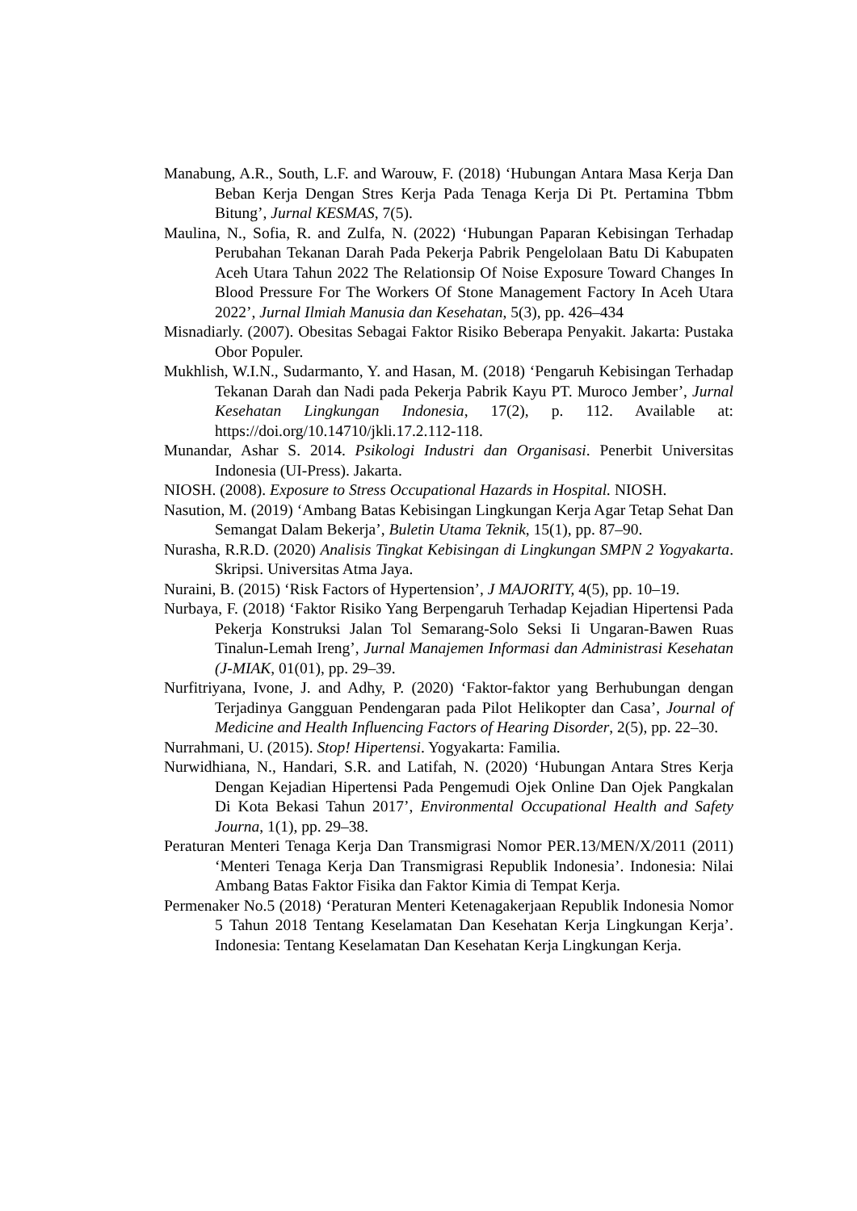Manabung, A.R., South, L.F. and Warouw, F. (2018) ‘Hubungan Antara Masa Kerja Dan Beban Kerja Dengan Stres Kerja Pada Tenaga Kerja Di Pt. Pertamina Tbbm Bitung’, Jurnal KESMAS, 7(5).
Maulina, N., Sofia, R. and Zulfa, N. (2022) ‘Hubungan Paparan Kebisingan Terhadap Perubahan Tekanan Darah Pada Pekerja Pabrik Pengelolaan Batu Di Kabupaten Aceh Utara Tahun 2022 The Relationsip Of Noise Exposure Toward Changes In Blood Pressure For The Workers Of Stone Management Factory In Aceh Utara 2022’, Jurnal Ilmiah Manusia dan Kesehatan, 5(3), pp. 426–434
Misnadiarly. (2007). Obesitas Sebagai Faktor Risiko Beberapa Penyakit. Jakarta: Pustaka Obor Populer.
Mukhlish, W.I.N., Sudarmanto, Y. and Hasan, M. (2018) ‘Pengaruh Kebisingan Terhadap Tekanan Darah dan Nadi pada Pekerja Pabrik Kayu PT. Muroco Jember’, Jurnal Kesehatan Lingkungan Indonesia, 17(2), p. 112. Available at: https://doi.org/10.14710/jkli.17.2.112-118.
Munandar, Ashar S. 2014. Psikologi Industri dan Organisasi. Penerbit Universitas Indonesia (UI-Press). Jakarta.
NIOSH. (2008). Exposure to Stress Occupational Hazards in Hospital. NIOSH.
Nasution, M. (2019) ‘Ambang Batas Kebisingan Lingkungan Kerja Agar Tetap Sehat Dan Semangat Dalam Bekerja’, Buletin Utama Teknik, 15(1), pp. 87–90.
Nurasha, R.R.D. (2020) Analisis Tingkat Kebisingan di Lingkungan SMPN 2 Yogyakarta. Skripsi. Universitas Atma Jaya.
Nuraini, B. (2015) ‘Risk Factors of Hypertension’, J MAJORITY, 4(5), pp. 10–19.
Nurbaya, F. (2018) ‘Faktor Risiko Yang Berpengaruh Terhadap Kejadian Hipertensi Pada Pekerja Konstruksi Jalan Tol Semarang-Solo Seksi Ii Ungaran-Bawen Ruas Tinalun-Lemah Ireng’, Jurnal Manajemen Informasi dan Administrasi Kesehatan (J-MIAK, 01(01), pp. 29–39.
Nurfitriyana, Ivone, J. and Adhy, P. (2020) ‘Faktor-faktor yang Berhubungan dengan Terjadinya Gangguan Pendengaran pada Pilot Helikopter dan Casa’, Journal of Medicine and Health Influencing Factors of Hearing Disorder, 2(5), pp. 22–30.
Nurrahmani, U. (2015). Stop! Hipertensi. Yogyakarta: Familia.
Nurwidhiana, N., Handari, S.R. and Latifah, N. (2020) ‘Hubungan Antara Stres Kerja Dengan Kejadian Hipertensi Pada Pengemudi Ojek Online Dan Ojek Pangkalan Di Kota Bekasi Tahun 2017’, Environmental Occupational Health and Safety Journa, 1(1), pp. 29–38.
Peraturan Menteri Tenaga Kerja Dan Transmigrasi Nomor PER.13/MEN/X/2011 (2011) ‘Menteri Tenaga Kerja Dan Transmigrasi Republik Indonesia’. Indonesia: Nilai Ambang Batas Faktor Fisika dan Faktor Kimia di Tempat Kerja.
Permenaker No.5 (2018) ‘Peraturan Menteri Ketenagakerjaan Republik Indonesia Nomor 5 Tahun 2018 Tentang Keselamatan Dan Kesehatan Kerja Lingkungan Kerja’. Indonesia: Tentang Keselamatan Dan Kesehatan Kerja Lingkungan Kerja.